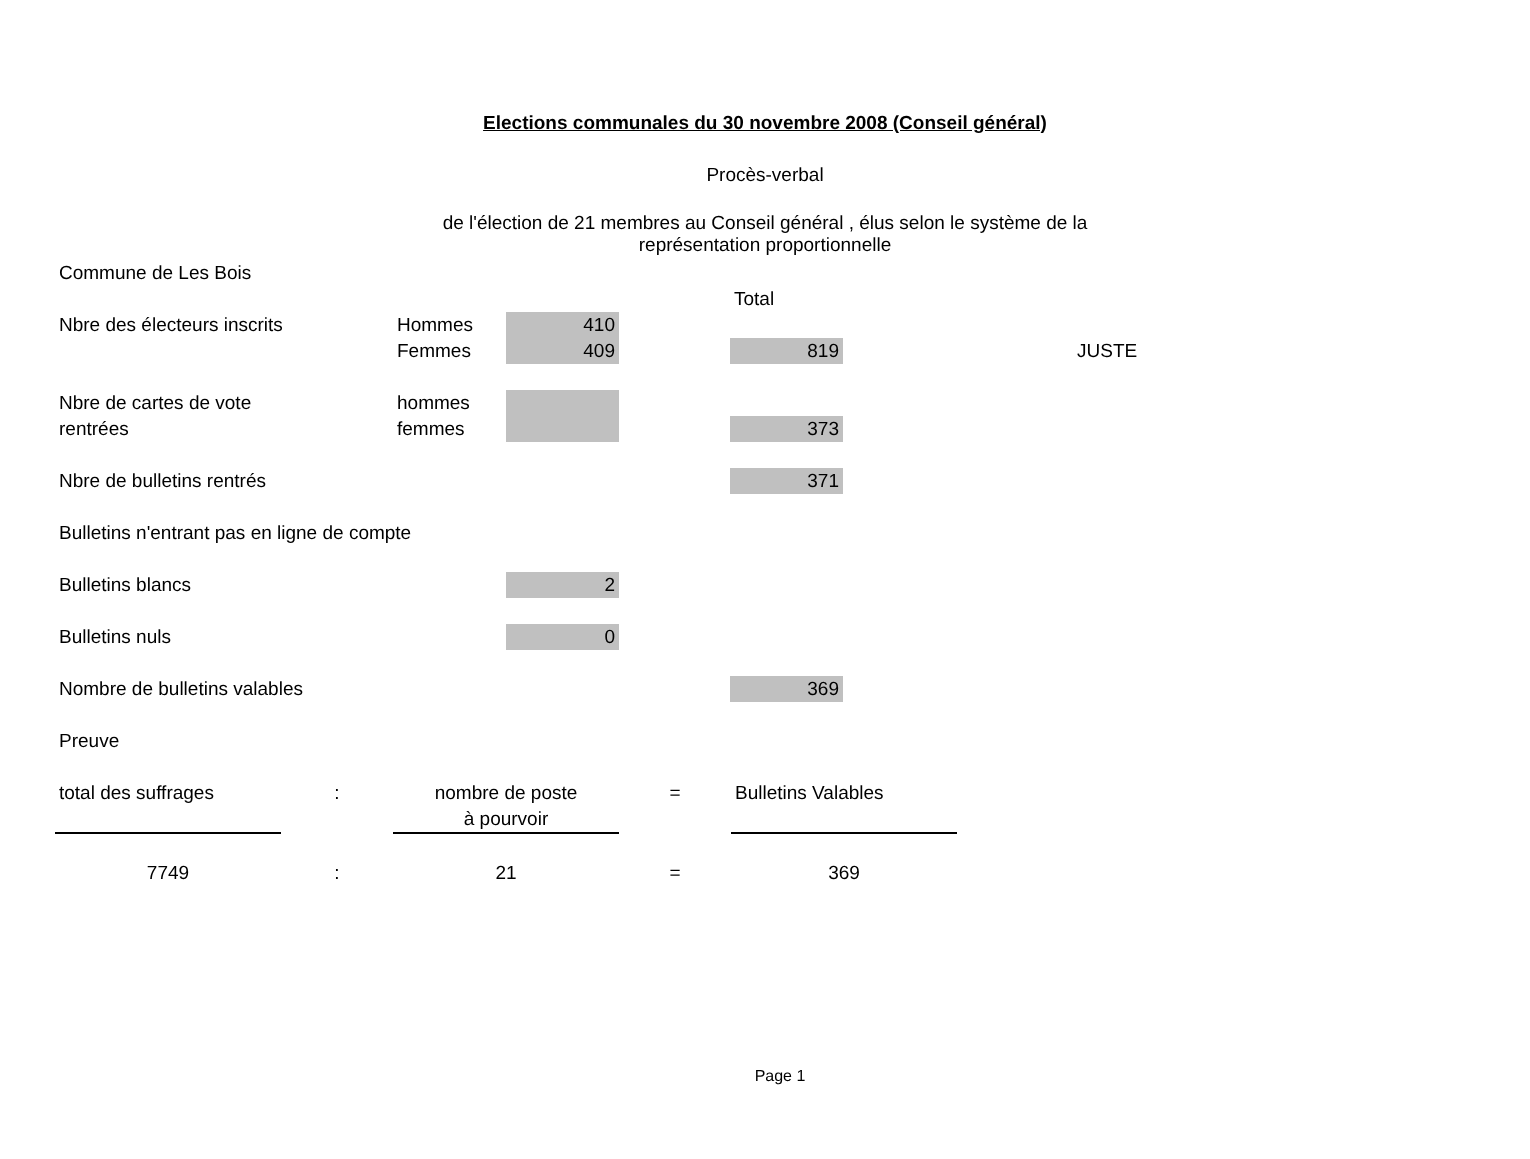Elections communales du 30 novembre 2008 (Conseil général)
Procès-verbal
de l'élection de 21 membres au Conseil général , élus selon le système de la
représentation proportionnelle
| Commune de Les Bois | | | | | | |
| | | | | Total | | |
| Nbre des électeurs inscrits | Hommes | 410 | | | | |
| | Femmes | 409 | | 819 | | JUSTE |
| Nbre de cartes de vote | hommes | | | | | |
| rentrées | femmes | | | 373 | | |
| Nbre de bulletins rentrés | | | | 371 | | |
| Bulletins n'entrant pas en ligne de compte | | | | | | |
| Bulletins blancs | | 2 | | | | |
| Bulletins nuls | | 0 | | | | |
| Nombre de bulletins valables | | | | 369 | | |
| Preuve | | | | | | |
| total des suffrages | : | nombre de poste | = | Bulletins Valables |
| | | à pourvoir | | |
| 7749 | : | 21 | = | 369 |
Page 1